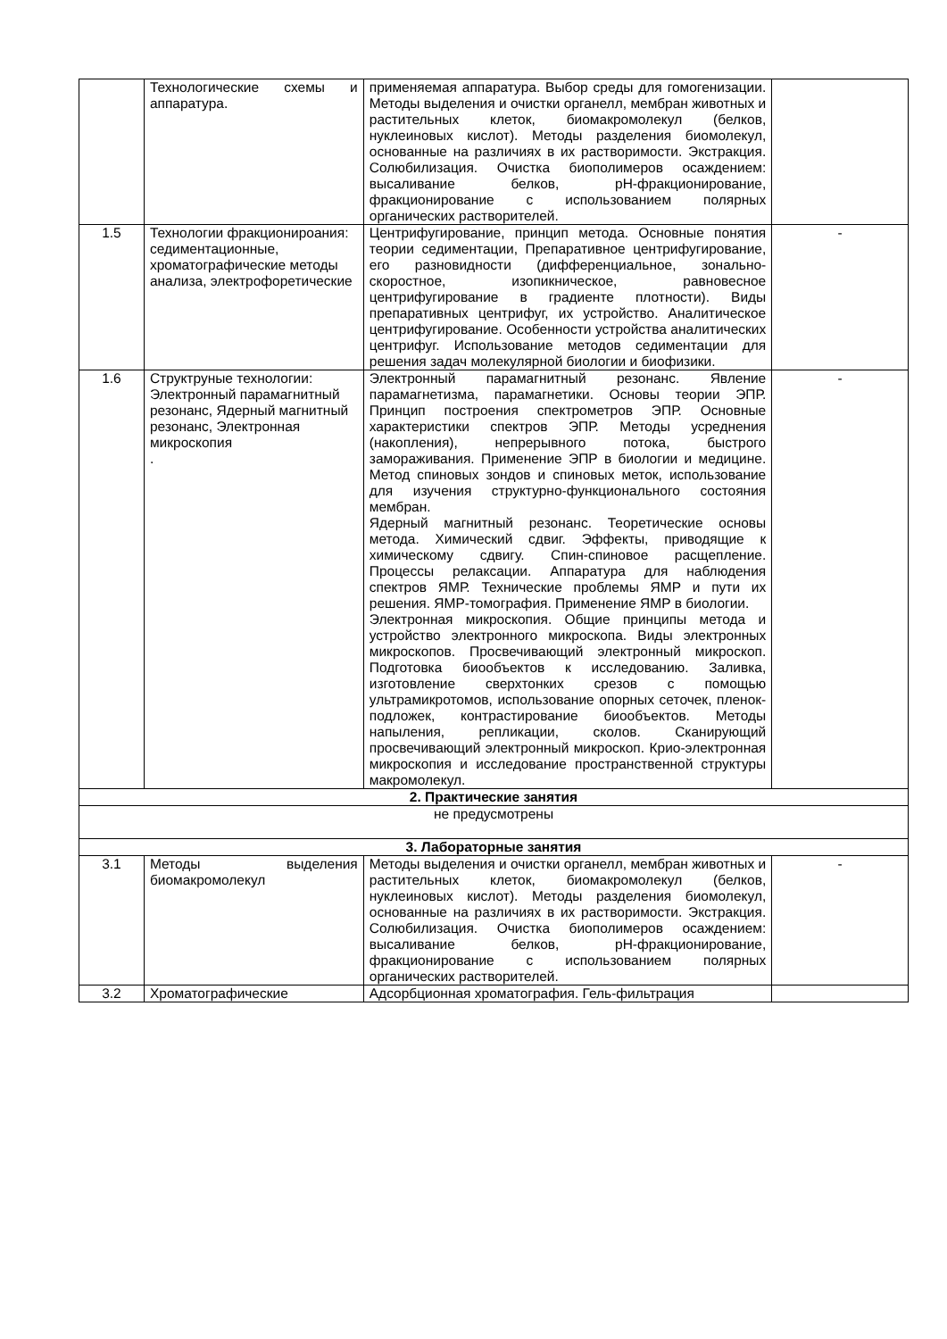| | Технологические схемы и аппаратура. | применяемая аппаратура. Выбор среды для гомогенизации. Методы выделения и очистки органелл, мембран животных и растительных клеток, биомакромолекул (белков, нуклеиновых кислот). Методы разделения биомолекул, основанные на различиях в их растворимости. Экстракция. Солюбилизация. Очистка биополимеров осаждением: высаливание белков, pH-фракционирование, фракционирование с использованием полярных органических растворителей. | |
| 1.5 | Технологии фракционироания: седиментационные, хроматографические методы анализа, электрофоретические | Центрифугирование, принцип метода. Основные понятия теории седиментации, Препаративное центрифугирование, его разновидности (дифференциальное, зонально-скоростное, изопикническое, равновесное центрифугирование в градиенте плотности). Виды препаративных центрифуг, их устройство. Аналитическое центрифугирование. Особенности устройства аналитических центрифуг. Использование методов седиментации для решения задач молекулярной биологии и биофизики. | - |
| 1.6 | Структруные технологии: Электронный парамагнитный резонанс, Ядерный магнитный резонанс, Электронная микроскопия . | Электронный парамагнитный резонанс. Явление парамагнетизма, парамагнетики. Основы теории ЭПР. Принцип построения спектрометров ЭПР. Основные характеристики спектров ЭПР. Методы усреднения (накопления), непрерывного потока, быстрого замораживания. Применение ЭПР в биологии и медицине. Метод спиновых зондов и спиновых меток, использование для изучения структурно-функционального состояния мембран. Ядерный магнитный резонанс. Теоретические основы метода. Химический сдвиг. Эффекты, приводящие к химическому сдвигу. Спин-спиновое расщепление. Процессы релаксации. Аппаратура для наблюдения спектров ЯМР. Технические проблемы ЯМР и пути их решения. ЯМР-томография. Применение ЯМР в биологии. Электронная микроскопия. Общие принципы метода и устройство электронного микроскопа. Виды электронных микроскопов. Просвечивающий электронный микроскоп. Подготовка биообъектов к исследованию. Заливка, изготовление сверхтонких срезов с помощью ультрамикротомов, использование опорных сеточек, пленок-подложек, контрастирование биообъектов. Методы напыления, репликации, сколов. Сканирующий просвечивающий электронный микроскоп. Крио-электронная микроскопия и исследование пространственной структуры макромолекул. | - |
| 2. Практические занятия | | | |
| не предусмотрены | | | |
| 3. Лабораторные занятия | | | |
| 3.1 | Методы выделения биомакромолекул | Методы выделения и очистки органелл, мембран животных и растительных клеток, биомакромолекул (белков, нуклеиновых кислот). Методы разделения биомолекул, основанные на различиях в их растворимости. Экстракция. Солюбилизация. Очистка биополимеров осаждением: высаливание белков, pH-фракционирование, фракционирование с использованием полярных органических растворителей. | - |
| 3.2 | Хроматографические | Адсорбционная хроматография. Гель-фильтрация | |